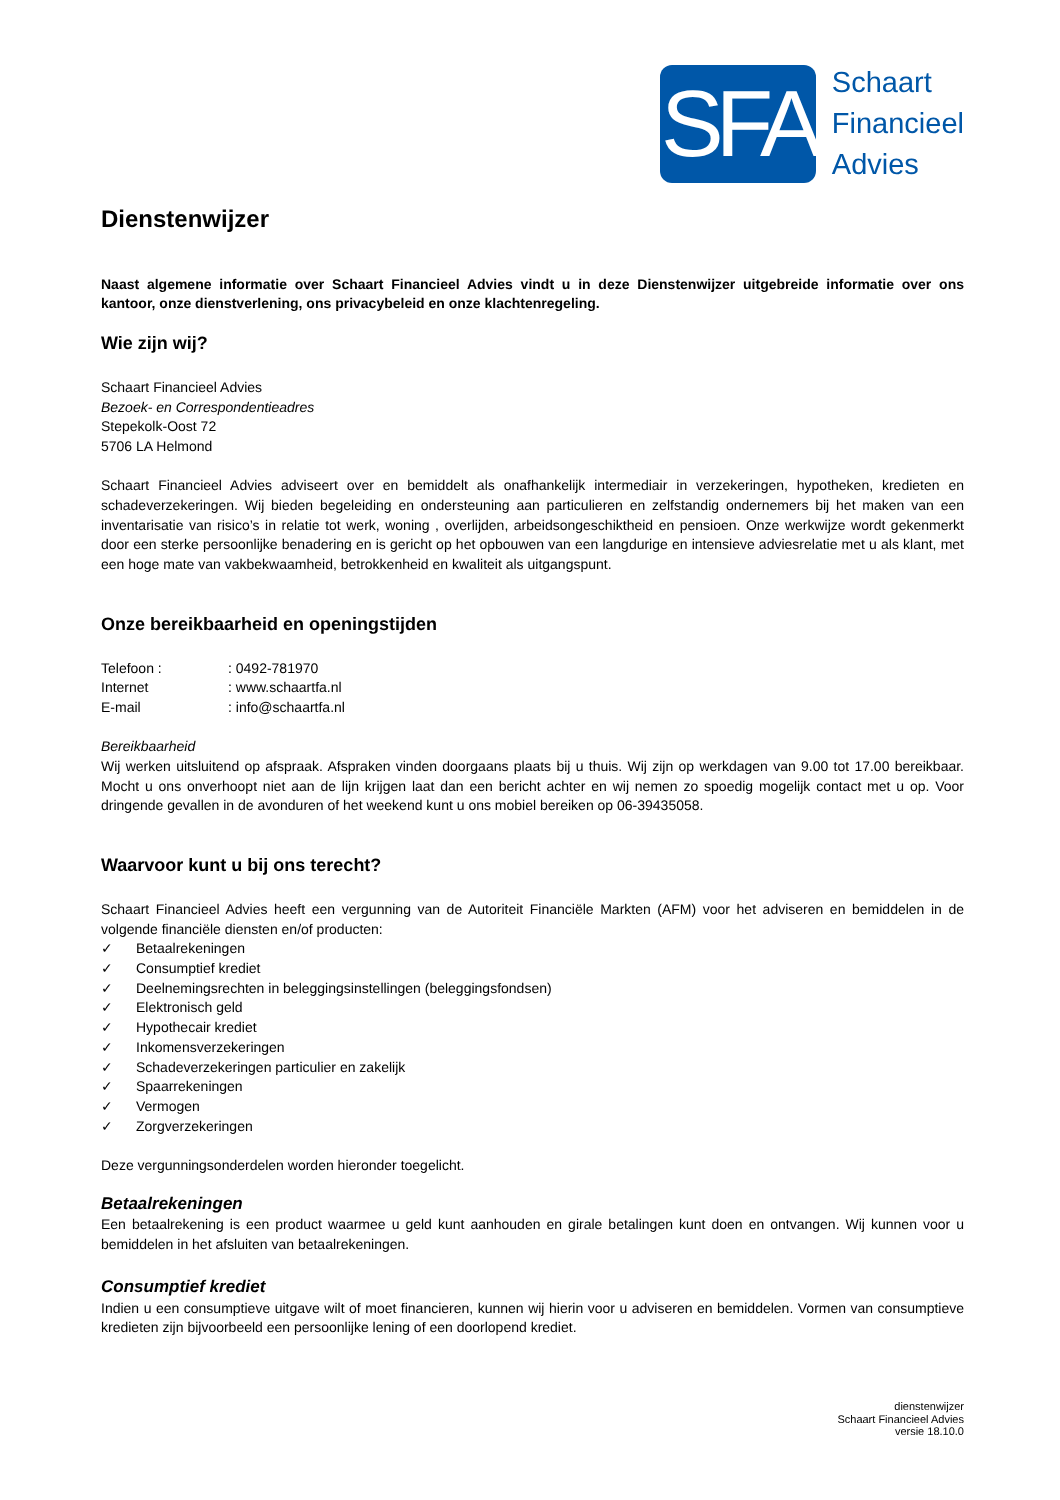SFA
Schaart
Financieel
Advies
Dienstenwijzer
Naast algemene informatie over Schaart Financieel Advies vindt u in deze Dienstenwijzer uitgebreide informatie over ons kantoor, onze dienstverlening, ons privacybeleid en onze klachtenregeling.
Wie zijn wij?
Schaart Financieel Advies
Bezoek- en Correspondentieadres
Stepekolk-Oost 72
5706 LA Helmond
Schaart Financieel Advies adviseert over en bemiddelt als onafhankelijk intermediair in verzekeringen, hypotheken, kredieten en schadeverzekeringen. Wij bieden begeleiding en ondersteuning aan particulieren en zelfstandig ondernemers bij het maken van een inventarisatie van risico’s in relatie tot werk, woning , overlijden, arbeidsongeschiktheid en pensioen. Onze werkwijze wordt gekenmerkt door een sterke persoonlijke benadering en is gericht op het opbouwen van een langdurige en intensieve adviesrelatie met u als klant, met een hoge mate van vakbekwaamheid, betrokkenheid en kwaliteit als uitgangspunt.
Onze bereikbaarheid en openingstijden
Telefoon :: 0492-781970
Internet: www.schaartfa.nl
E-mail: info@schaartfa.nl
Bereikbaarheid
Wij werken uitsluitend op afspraak. Afspraken vinden doorgaans plaats bij u thuis. Wij zijn op werkdagen van 9.00 tot 17.00 bereikbaar. Mocht u ons onverhoopt niet aan de lijn krijgen laat dan een bericht achter en wij nemen zo spoedig mogelijk contact met u op. Voor dringende gevallen in de avonduren of het weekend kunt u ons mobiel bereiken op 06-39435058.
Waarvoor kunt u bij ons terecht?
Schaart Financieel Advies heeft een vergunning van de Autoriteit Financiële Markten (AFM) voor het adviseren en bemiddelen in de volgende financiële diensten en/of producten:
✓ Betaalrekeningen
✓ Consumptief krediet
✓ Deelnemingsrechten in beleggingsinstellingen (beleggingsfondsen)
✓ Elektronisch geld
✓ Hypothecair krediet
✓ Inkomensverzekeringen
✓ Schadeverzekeringen particulier en zakelijk
✓ Spaarrekeningen
✓ Vermogen
✓ Zorgverzekeringen
Deze vergunningsonderdelen worden hieronder toegelicht.
Betaalrekeningen
Een betaalrekening is een product waarmee u geld kunt aanhouden en girale betalingen kunt doen en ontvangen. Wij kunnen voor u bemiddelen in het afsluiten van betaalrekeningen.
Consumptief krediet
Indien u een consumptieve uitgave wilt of moet financieren, kunnen wij hierin voor u adviseren en bemiddelen. Vormen van consumptieve kredieten zijn bijvoorbeeld een persoonlijke lening of een doorlopend krediet.
dienstenwijzer
Schaart Financieel Advies
versie 18.10.0